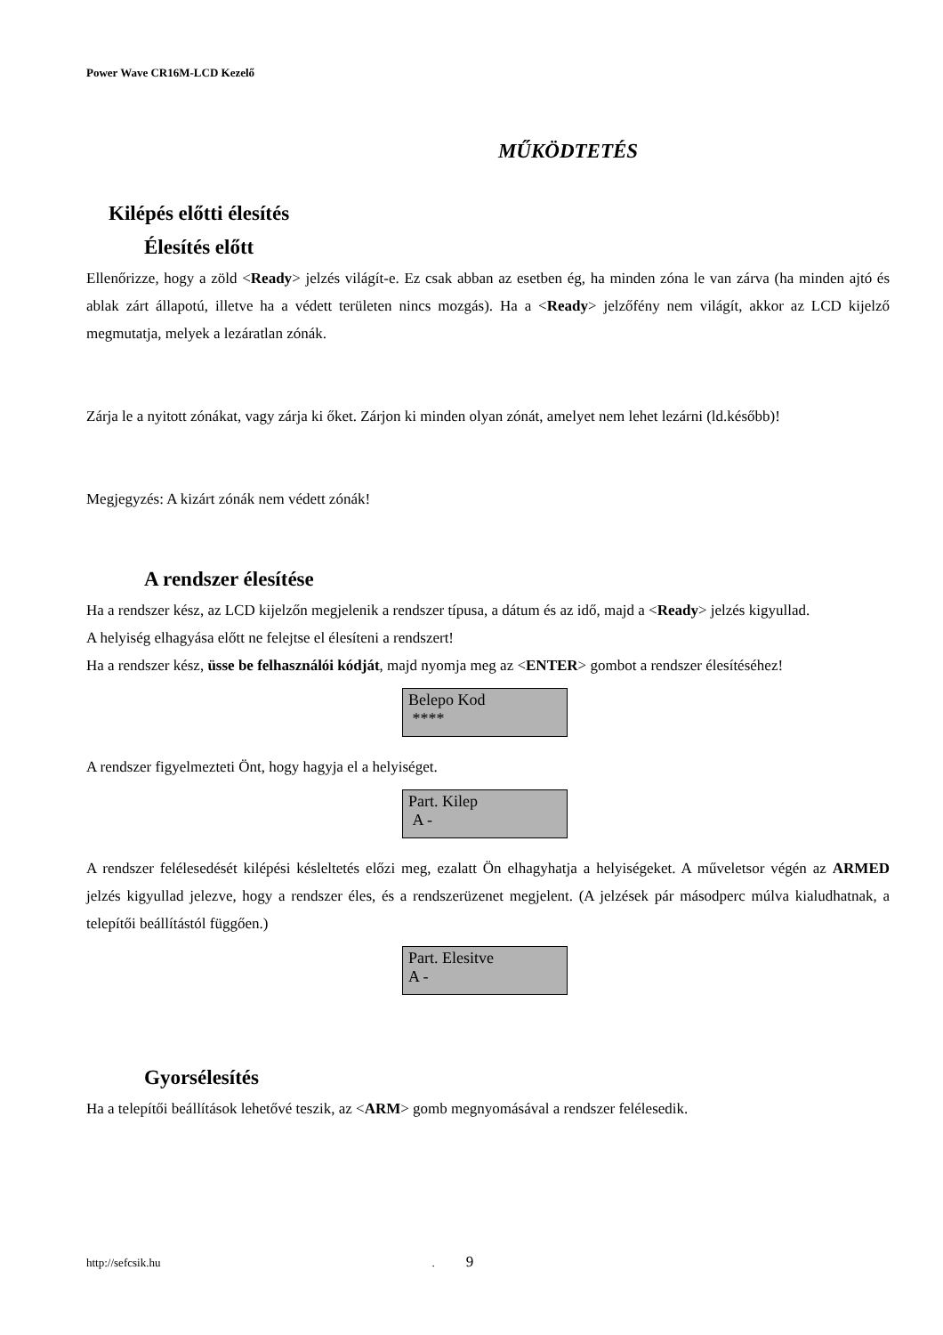Power Wave CR16M-LCD Kezelő
MŰKÖDTETÉS
Kilépés előtti élesítés
Élesítés előtt
Ellenőrizze, hogy a zöld <Ready> jelzés világít-e. Ez csak abban az esetben ég, ha minden zóna le van zárva (ha minden ajtó és ablak zárt állapotú, illetve ha a védett területen nincs mozgás). Ha a <Ready> jelzőfény nem világít, akkor az LCD kijelző megmutatja, melyek a lezáratlan zónák.
Zárja le a nyitott zónákat, vagy zárja ki őket. Zárjon ki minden olyan zónát, amelyet nem lehet lezárni (ld.később)!
Megjegyzés: A kizárt zónák nem védett zónák!
A rendszer élesítése
Ha a rendszer kész, az LCD kijelzőn megjelenik a rendszer típusa, a dátum és az idő, majd a <Ready> jelzés kigyullad.
A helyiség elhagyása előtt ne felejtse el élesíteni a rendszert!
Ha a rendszer kész, üsse be felhasználói kódját, majd nyomja meg az <ENTER> gombot a rendszer élesítéséhez!
Belepo Kod
****
A rendszer figyelmezteti Önt, hogy hagyja el a helyiséget.
Part. Kilep
A -
A rendszer felélesedését kilépési késleltetés előzi meg, ezalatt Ön elhagyhatja a helyiségeket. A műveletsor végén az ARMED jelzés kigyullad jelezve, hogy a rendszer éles, és a rendszerüzenet megjelent. (A jelzések pár másodperc múlva kialudhatnak, a telepítői beállítástól függően.)
Part. Elesitve
A -
Gyorsélesítés
Ha a telepítői beállítások lehetővé teszik, az <ARM> gomb megnyomásával a rendszer felélesedik.
http://sefcsik.hu. 9